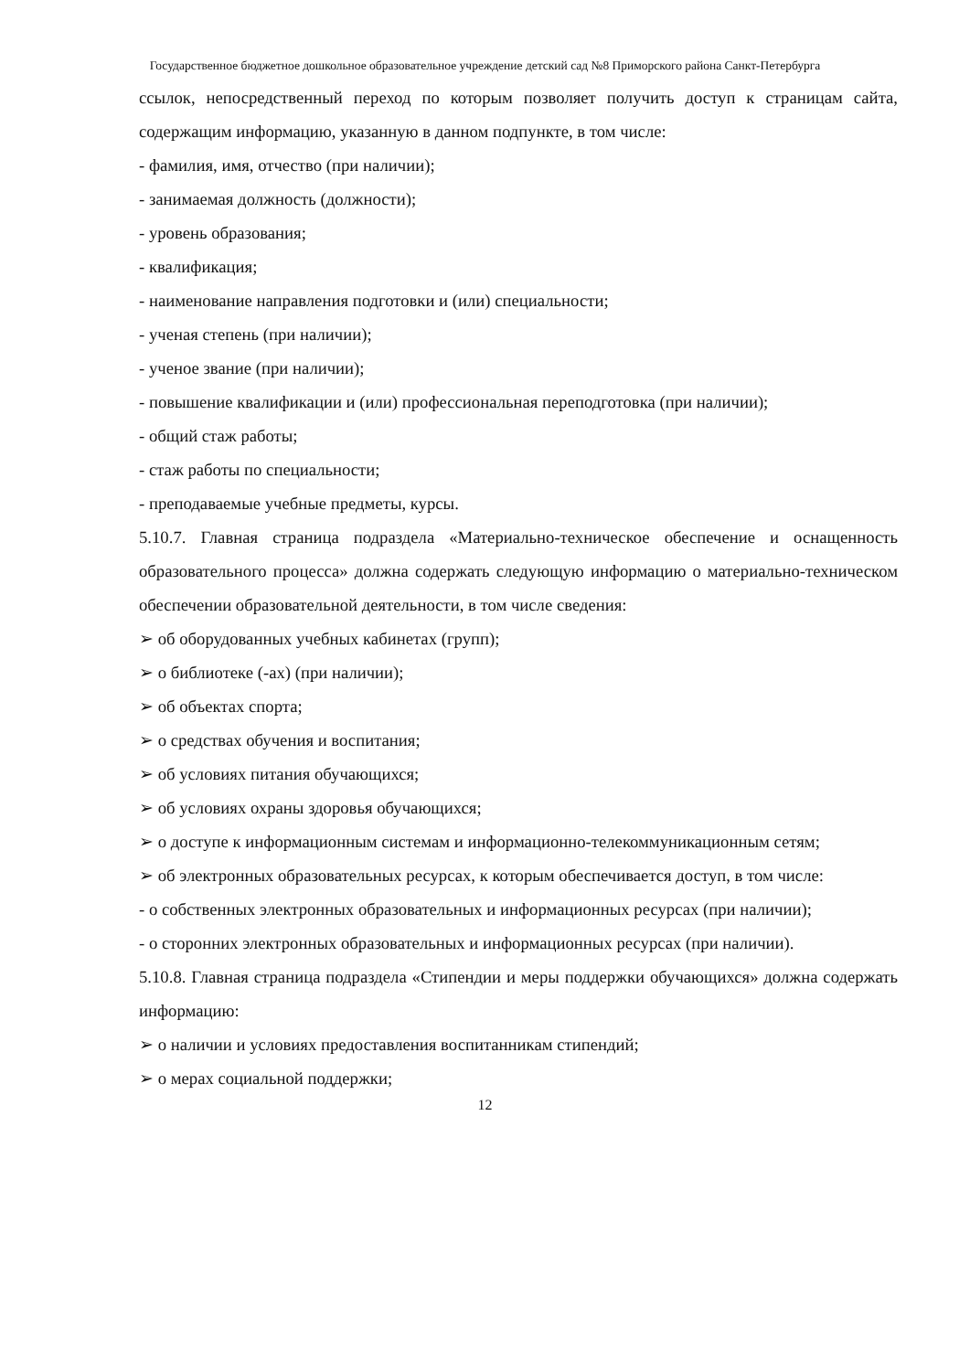Государственное бюджетное дошкольное образовательное учреждение детский сад №8 Приморского района Санкт-Петербурга
ссылок, непосредственный переход по которым позволяет получить доступ к страницам сайта, содержащим информацию, указанную в данном подпункте, в том числе:
- фамилия, имя, отчество (при наличии);
- занимаемая должность (должности);
- уровень образования;
- квалификация;
- наименование направления подготовки и (или) специальности;
- ученая степень (при наличии);
- ученое звание (при наличии);
- повышение квалификации и (или) профессиональная переподготовка (при наличии);
- общий стаж работы;
- стаж работы по специальности;
- преподаваемые учебные предметы, курсы.
5.10.7. Главная страница подраздела «Материально-техническое обеспечение и оснащенность образовательного процесса» должна содержать следующую информацию о материально-техническом обеспечении образовательной деятельности, в том числе сведения:
➢ об оборудованных учебных кабинетах (групп);
➢ о библиотеке (-ах) (при наличии);
➢ об объектах спорта;
➢ о средствах обучения и воспитания;
➢ об условиях питания обучающихся;
➢ об условиях охраны здоровья обучающихся;
➢ о доступе к информационным системам и информационно-телекоммуникационным сетям;
➢ об электронных образовательных ресурсах, к которым обеспечивается доступ, в том числе:
- о собственных электронных образовательных и информационных ресурсах (при наличии);
- о сторонних электронных образовательных и информационных ресурсах (при наличии).
5.10.8. Главная страница подраздела «Стипендии и меры поддержки обучающихся» должна содержать информацию:
➢ о наличии и условиях предоставления воспитанникам стипендий;
➢ о мерах социальной поддержки;
12